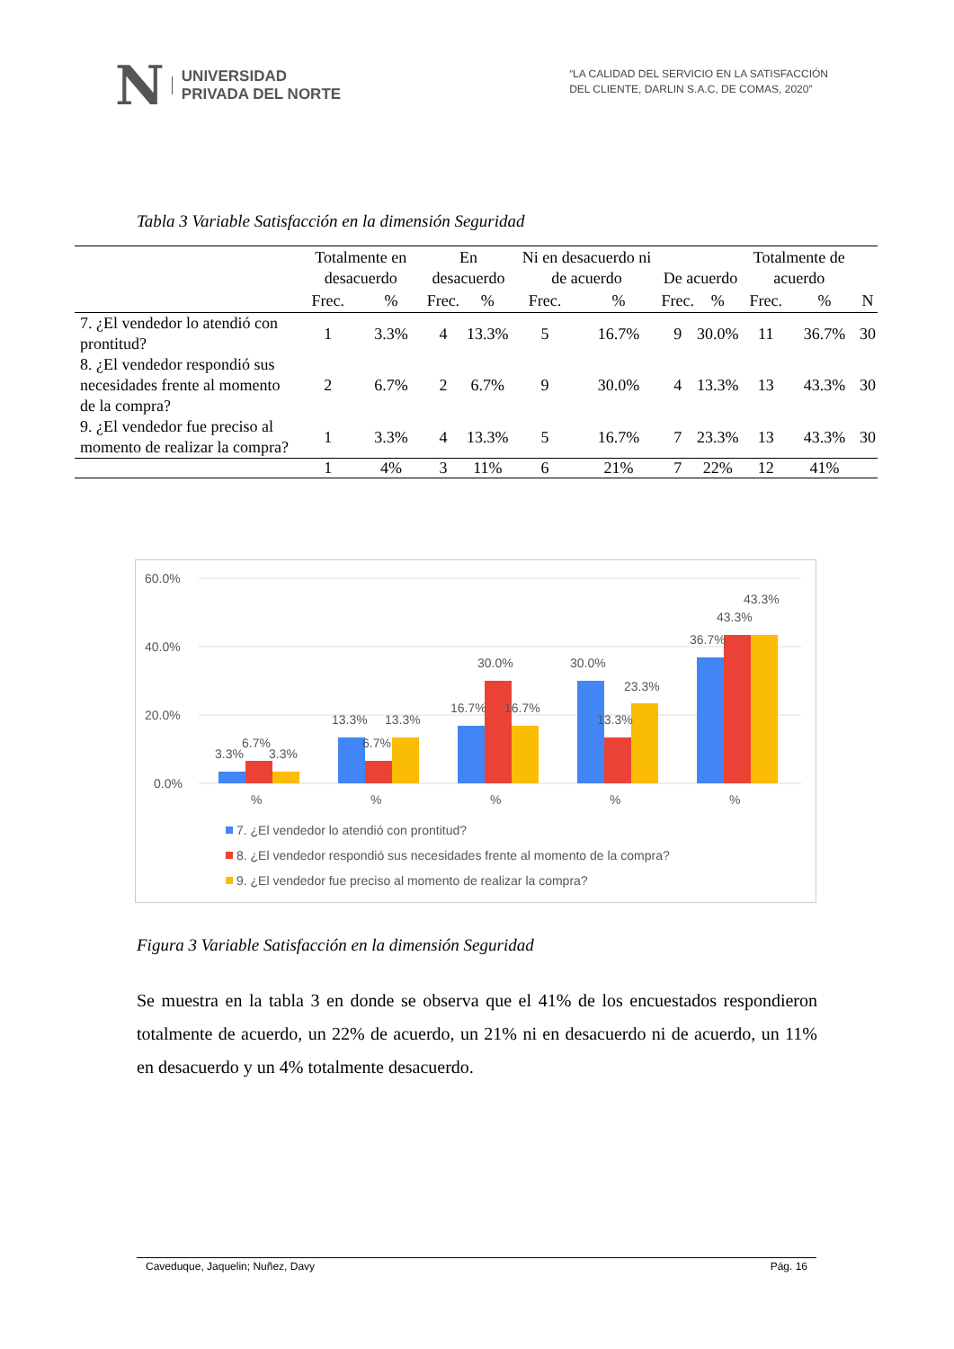N UNIVERSIDAD
PRIVADA DEL NORTE
“LA CALIDAD DEL SERVICIO EN LA SATISFACCIÓN
DEL CLIENTE, DARLIN S.A.C, DE COMAS, 2020”
Tabla 3 Variable Satisfacción en la dimensión Seguridad
| | Totalmente en desacuerdo | | En desacuerdo | | Ni en desacuerdo ni de acuerdo | | De acuerdo | | Totalmente de acuerdo | | N |
| --- | --- | --- | --- | --- | --- | --- | --- | --- | --- | --- | --- |
| | Frec. | % | Frec. | % | Frec. | % | Frec. | % | Frec. | % | |
| 7. ¿El vendedor lo atendió con prontitud? | 1 | 3.3% | 4 | 13.3% | 5 | 16.7% | 9 | 30.0% | 11 | 36.7% | 30 |
| 8. ¿El vendedor respondió sus necesidades frente al momento de la compra? | 2 | 6.7% | 2 | 6.7% | 9 | 30.0% | 4 | 13.3% | 13 | 43.3% | 30 |
| 9. ¿El vendedor fue preciso al momento de realizar la compra? | 1 | 3.3% | 4 | 13.3% | 5 | 16.7% | 7 | 23.3% | 13 | 43.3% | 30 |
| | 1 | 4% | 3 | 11% | 6 | 21% | 7 | 22% | 12 | 41% | |
60.0%
40.0%
20.0%
0.0%
3.3%
6.7%
3.3%
13.3%
6.7%
13.3%
16.7%
30.0%
16.7%
30.0%
13.3%
23.3%
36.7%
43.3%
43.3%
%
%
%
%
%
7. ¿El vendedor lo atendió con prontitud?
8. ¿El vendedor respondió sus necesidades frente al momento de la compra?
9. ¿El vendedor fue preciso al momento de realizar la compra?
Figura 3 Variable Satisfacción en la dimensión Seguridad
Se muestra en la tabla 3 en donde se observa que el 41% de los encuestados respondieron totalmente de acuerdo, un 22% de acuerdo, un 21% ni en desacuerdo ni de acuerdo, un 11% en desacuerdo y un 4% totalmente desacuerdo.
Caveduque, Jaquelin; Nuñez, Davy Pág. 16